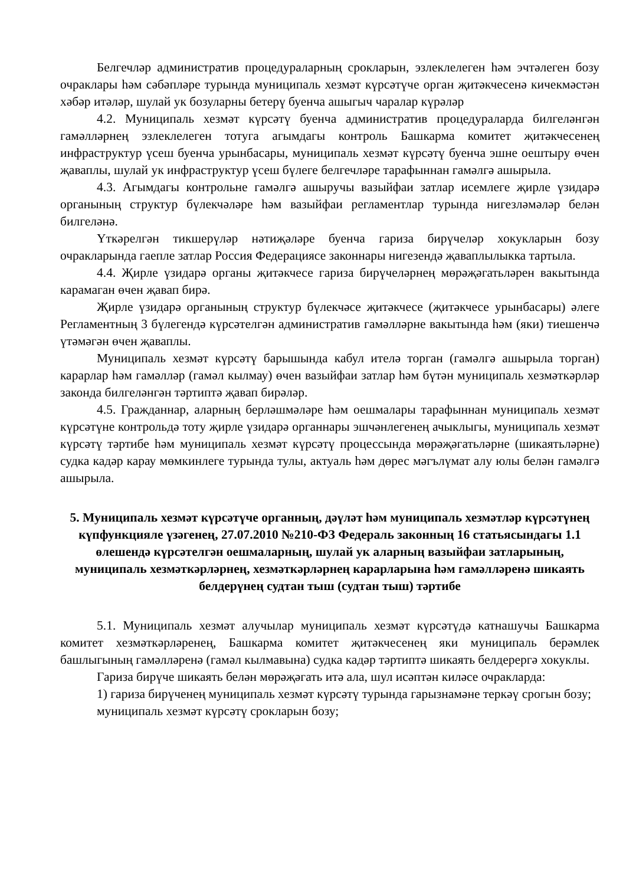Белгечләр административ процедураларның срокларын, эзлеклелеген һәм эчтәлеген бозу очраклары һәм сәбәпләре турында муниципаль хезмәт күрсәтүче орган җитәкчесенә кичекмәстән хәбәр итәләр, шулай ук бозуларны бетерү буенча ашыгыч чаралар күрәләр
4.2. Муниципаль хезмәт күрсәтү буенча административ процедураларда билгеләнгән гамәлләрнең эзлеклелеген тотуга агымдагы контроль Башкарма комитет җитәкчесенең инфраструктур үсеш буенча урынбасары, муниципаль хезмәт күрсәтү буенча эшне оештыру өчен җаваплы, шулай ук инфраструктур үсеш бүлеге белгечләре тарафыннан гамәлгә ашырыла.
4.3. Агымдагы контрольне гамәлгә ашыручы вазыйфаи затлар исемлеге җирле үзидарә органының структур бүлекчәләре һәм вазыйфаи регламентлар турында нигезләмәләр белән билгеләнә.
Үткәрелгән тикшерүләр нәтиҗәләре буенча гариза бирүчеләр хокукларын бозу очракларында гаепле затлар Россия Федерациясе законнары нигезендә җаваплылыкка тартыла.
4.4. Җирле үзидарә органы җитәкчесе гариза бирүчеләрнең мөрәҗәгатьләрен вакытында карамаган өчен җавап бирә.
Җирле үзидарә органының структур бүлекчәсе җитәкчесе (җитәкчесе урынбасары) әлеге Регламентның 3 бүлегендә күрсәтелгән административ гамәлләрне вакытында һәм (яки) тиешенчә үтәмәгән өчен җаваплы.
Муниципаль хезмәт күрсәтү барышында кабул ителә торган (гамәлгә ашырыла торган) карарлар һәм гамәлләр (гамәл кылмау) өчен вазыйфаи затлар һәм бүтән муниципаль хезмәткәрләр законда билгеләнгән тәртиптә җавап бирәләр.
4.5. Гражданнар, аларның берләшмәләре һәм оешмалары тарафыннан муниципаль хезмәт күрсәтүне контрольдә тоту җирле үзидарә органнары эшчәнлегенең ачыклыгы, муниципаль хезмәт күрсәтү тәртибе һәм муниципаль хезмәт күрсәтү процессында мөрәҗәгатьләрне (шикаятьләрне) судка кадәр карау мөмкинлеге турында тулы, актуаль һәм дөрес мәгълүмат алу юлы белән гамәлгә ашырыла.
5. Муниципаль хезмәт күрсәтүче органның, дәүләт һәм муниципаль хезмәтләр күрсәтүнең күпфункцияле үзәгенең, 27.07.2010 №210-ФЗ Федераль законның 16 статьясындагы 1.1 өлешендә күрсәтелгән оешмаларның, шулай ук аларның вазыйфаи затларының, муниципаль хезмәткәрләрнең, хезмәткәрләрнең карарларына һәм гамәлләренә шикаять белдерүнең судтан тыш (судтан тыш) тәртибе
5.1. Муниципаль хезмәт алучылар муниципаль хезмәт күрсәтүдә катнашучы Башкарма комитет хезмәткәрләренең, Башкарма комитет җитәкчесенең яки муниципаль берәмлек башлыгының гамәлләренә (гамәл кылмавына) судка кадәр тәртиптә шикаять белдерергә хокуклы.
Гариза бирүче шикаять белән мөрәҗәгать итә ала, шул исәптән киләсе очракларда:
1) гариза бирүченең муниципаль хезмәт күрсәтү турында гарызнамәне теркәү срогын бозу;
муниципаль хезмәт күрсәтү срокларын бозу;